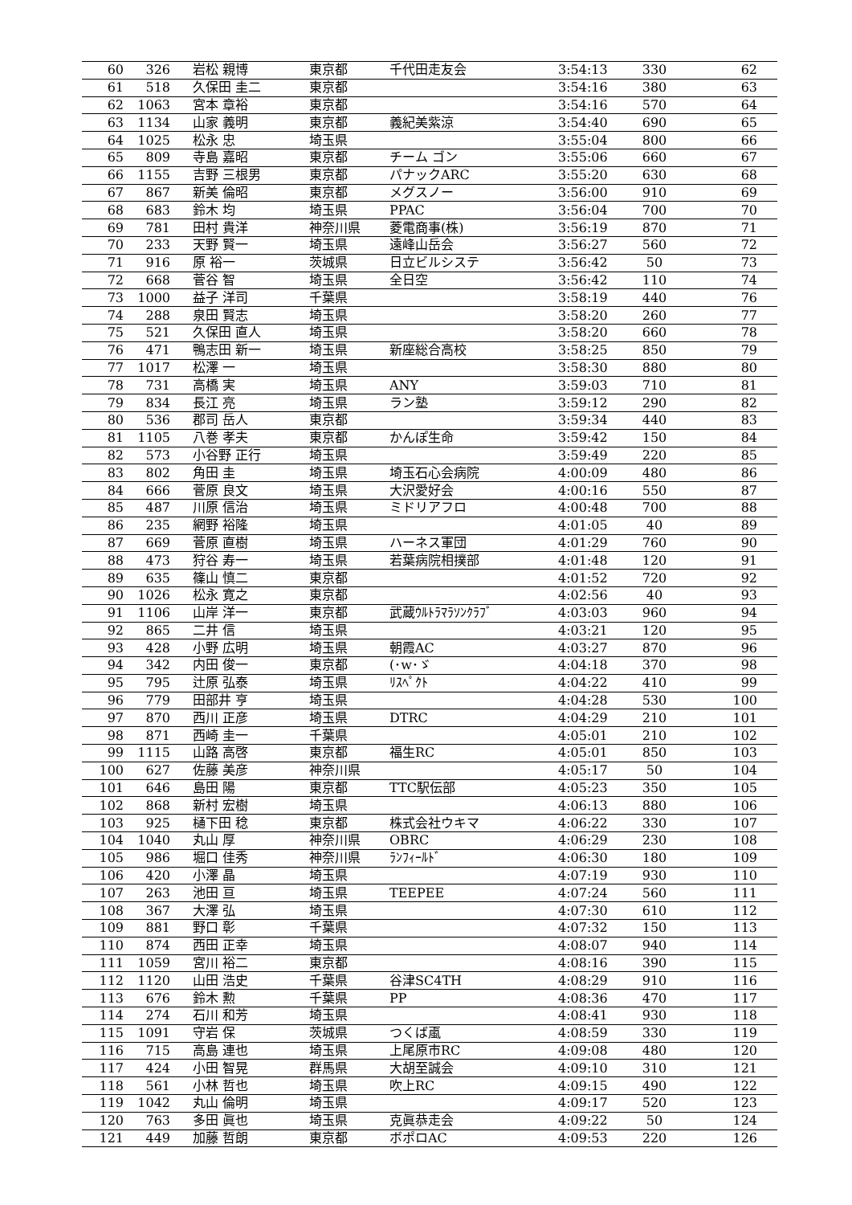| 60 | 326 | 岩松 親博 | 東京都 | 千代田走友会 | 3:54:13 | 330 | 62 |
| 61 | 518 | 久保田 圭二 | 東京都 | | 3:54:16 | 380 | 63 |
| 62 | 1063 | 宮本 章裕 | 東京都 | | 3:54:16 | 570 | 64 |
| 63 | 1134 | 山家 義明 | 東京都 | 義紀美紫涼 | 3:54:40 | 690 | 65 |
| 64 | 1025 | 松永 忠 | 埼玉県 | | 3:55:04 | 800 | 66 |
| 65 | 809 | 寺島 嘉昭 | 東京都 | チーム ゴン | 3:55:06 | 660 | 67 |
| 66 | 1155 | 吉野 三根男 | 東京都 | パナックARC | 3:55:20 | 630 | 68 |
| 67 | 867 | 新美 倫昭 | 東京都 | メグスノー | 3:56:00 | 910 | 69 |
| 68 | 683 | 鈴木 均 | 埼玉県 | PPAC | 3:56:04 | 700 | 70 |
| 69 | 781 | 田村 貴洋 | 神奈川県 | 菱電商事(株) | 3:56:19 | 870 | 71 |
| 70 | 233 | 天野 賢一 | 埼玉県 | 遠峰山岳会 | 3:56:27 | 560 | 72 |
| 71 | 916 | 原 裕一 | 茨城県 | 日立ビルシステ | 3:56:42 | 50 | 73 |
| 72 | 668 | 菅谷 智 | 埼玉県 | 全日空 | 3:56:42 | 110 | 74 |
| 73 | 1000 | 益子 洋司 | 千葉県 | | 3:58:19 | 440 | 76 |
| 74 | 288 | 泉田 賢志 | 埼玉県 | | 3:58:20 | 260 | 77 |
| 75 | 521 | 久保田 直人 | 埼玉県 | | 3:58:20 | 660 | 78 |
| 76 | 471 | 鴨志田 新一 | 埼玉県 | 新座総合高校 | 3:58:25 | 850 | 79 |
| 77 | 1017 | 松澤 一 | 埼玉県 | | 3:58:30 | 880 | 80 |
| 78 | 731 | 高橋 実 | 埼玉県 | ANY | 3:59:03 | 710 | 81 |
| 79 | 834 | 長江 亮 | 埼玉県 | ラン塾 | 3:59:12 | 290 | 82 |
| 80 | 536 | 郡司 岳人 | 東京都 | | 3:59:34 | 440 | 83 |
| 81 | 1105 | 八巻 孝夫 | 東京都 | かんぽ生命 | 3:59:42 | 150 | 84 |
| 82 | 573 | 小谷野 正行 | 埼玉県 | | 3:59:49 | 220 | 85 |
| 83 | 802 | 角田 圭 | 埼玉県 | 埼玉石心会病院 | 4:00:09 | 480 | 86 |
| 84 | 666 | 菅原 良文 | 埼玉県 | 大沢愛好会 | 4:00:16 | 550 | 87 |
| 85 | 487 | 川原 信治 | 埼玉県 | ミドリアフロ | 4:00:48 | 700 | 88 |
| 86 | 235 | 網野 裕隆 | 埼玉県 | | 4:01:05 | 40 | 89 |
| 87 | 669 | 菅原 直樹 | 埼玉県 | ハーネス軍団 | 4:01:29 | 760 | 90 |
| 88 | 473 | 狩谷 寿一 | 埼玉県 | 若葉病院相撲部 | 4:01:48 | 120 | 91 |
| 89 | 635 | 篠山 慎二 | 東京都 | | 4:01:52 | 720 | 92 |
| 90 | 1026 | 松永 寛之 | 東京都 | | 4:02:56 | 40 | 93 |
| 91 | 1106 | 山岸 洋一 | 東京都 | 武蔵ｳﾙﾄﾗﾏﾗｿﾝｸﾗﾌﾞ | 4:03:03 | 960 | 94 |
| 92 | 865 | 二井 信 | 埼玉県 | | 4:03:21 | 120 | 95 |
| 93 | 428 | 小野 広明 | 埼玉県 | 朝霞AC | 4:03:27 | 870 | 96 |
| 94 | 342 | 内田 俊一 | 東京都 | (･w･ゞ | 4:04:18 | 370 | 98 |
| 95 | 795 | 辻原 弘泰 | 埼玉県 | ﾘｽﾍﾟｸﾄ | 4:04:22 | 410 | 99 |
| 96 | 779 | 田部井 亨 | 埼玉県 | | 4:04:28 | 530 | 100 |
| 97 | 870 | 西川 正彦 | 埼玉県 | DTRC | 4:04:29 | 210 | 101 |
| 98 | 871 | 西崎 圭一 | 千葉県 | | 4:05:01 | 210 | 102 |
| 99 | 1115 | 山路 高啓 | 東京都 | 福生RC | 4:05:01 | 850 | 103 |
| 100 | 627 | 佐藤 美彦 | 神奈川県 | | 4:05:17 | 50 | 104 |
| 101 | 646 | 島田 陽 | 東京都 | TTC駅伝部 | 4:05:23 | 350 | 105 |
| 102 | 868 | 新村 宏樹 | 埼玉県 | | 4:06:13 | 880 | 106 |
| 103 | 925 | 樋下田 稔 | 東京都 | 株式会社ウキマ | 4:06:22 | 330 | 107 |
| 104 | 1040 | 丸山 厚 | 神奈川県 | OBRC | 4:06:29 | 230 | 108 |
| 105 | 986 | 堀口 佳秀 | 神奈川県 | ﾗﾝﾌｨｰﾙﾄﾞ | 4:06:30 | 180 | 109 |
| 106 | 420 | 小澤 晶 | 埼玉県 | | 4:07:19 | 930 | 110 |
| 107 | 263 | 池田 亘 | 埼玉県 | TEEPEE | 4:07:24 | 560 | 111 |
| 108 | 367 | 大澤 弘 | 埼玉県 | | 4:07:30 | 610 | 112 |
| 109 | 881 | 野口 彰 | 千葉県 | | 4:07:32 | 150 | 113 |
| 110 | 874 | 西田 正幸 | 埼玉県 | | 4:08:07 | 940 | 114 |
| 111 | 1059 | 宮川 裕二 | 東京都 | | 4:08:16 | 390 | 115 |
| 112 | 1120 | 山田 浩史 | 千葉県 | 谷津SC4TH | 4:08:29 | 910 | 116 |
| 113 | 676 | 鈴木 勲 | 千葉県 | PP | 4:08:36 | 470 | 117 |
| 114 | 274 | 石川 和芳 | 埼玉県 | | 4:08:41 | 930 | 118 |
| 115 | 1091 | 守岩 保 | 茨城県 | つくば颪 | 4:08:59 | 330 | 119 |
| 116 | 715 | 高島 連也 | 埼玉県 | 上尾原市RC | 4:09:08 | 480 | 120 |
| 117 | 424 | 小田 智晃 | 群馬県 | 大胡至誠会 | 4:09:10 | 310 | 121 |
| 118 | 561 | 小林 哲也 | 埼玉県 | 吹上RC | 4:09:15 | 490 | 122 |
| 119 | 1042 | 丸山 倫明 | 埼玉県 | | 4:09:17 | 520 | 123 |
| 120 | 763 | 多田 眞也 | 埼玉県 | 克眞恭走会 | 4:09:22 | 50 | 124 |
| 121 | 449 | 加藤 哲朗 | 東京都 | ボポロAC | 4:09:53 | 220 | 126 |